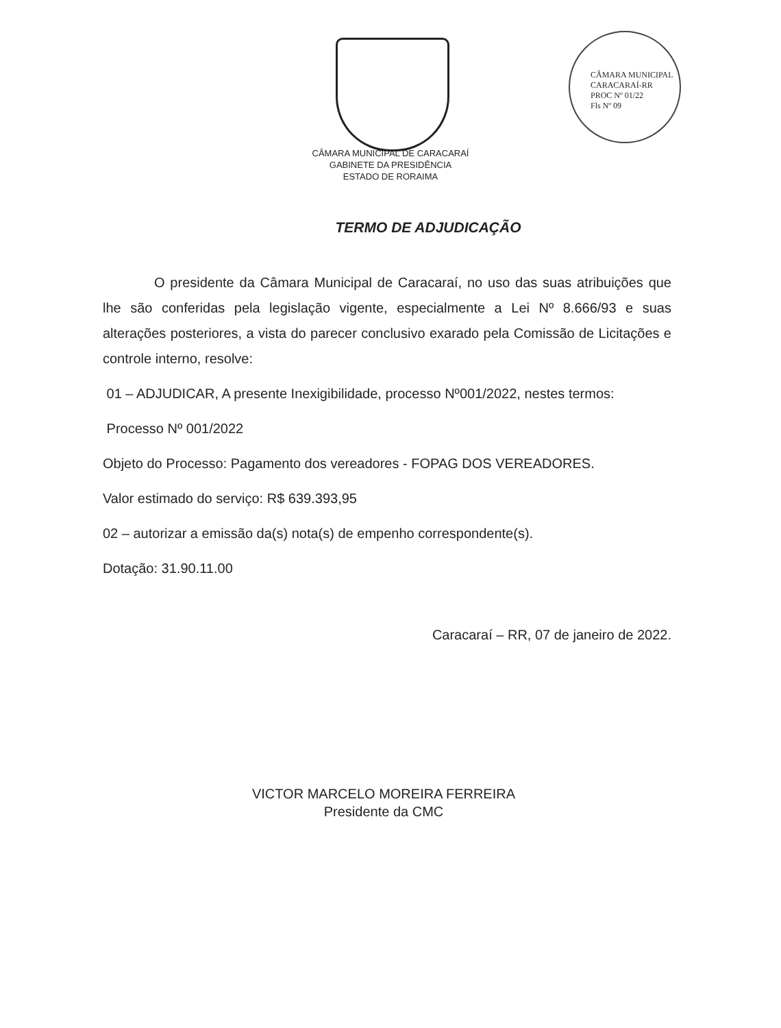CÂMARA MUNICIPAL CARACARAÍ-RR
PROC Nº 01/22
Fls Nº 09
CÂMARA MUNICIPAL DE CARACARAÍ
GABINETE DA PRESIDÊNCIA
ESTADO DE RORAIMA
TERMO DE ADJUDICAÇÃO
O presidente da Câmara Municipal de Caracaraí, no uso das suas atribuições que lhe são conferidas pela legislação vigente, especialmente a Lei Nº 8.666/93 e suas alterações posteriores, a vista do parecer conclusivo exarado pela Comissão de Licitações e controle interno, resolve:
01 – ADJUDICAR, A presente Inexigibilidade, processo Nº001/2022, nestes termos:
Processo Nº 001/2022
Objeto do Processo: Pagamento dos vereadores - FOPAG DOS VEREADORES.
Valor estimado do serviço: R$ 639.393,95
02 – autorizar a emissão da(s) nota(s) de empenho correspondente(s).
Dotação: 31.90.11.00
Caracaraí – RR, 07 de janeiro de 2022.
VICTOR MARCELO MOREIRA FERREIRA
Presidente da CMC